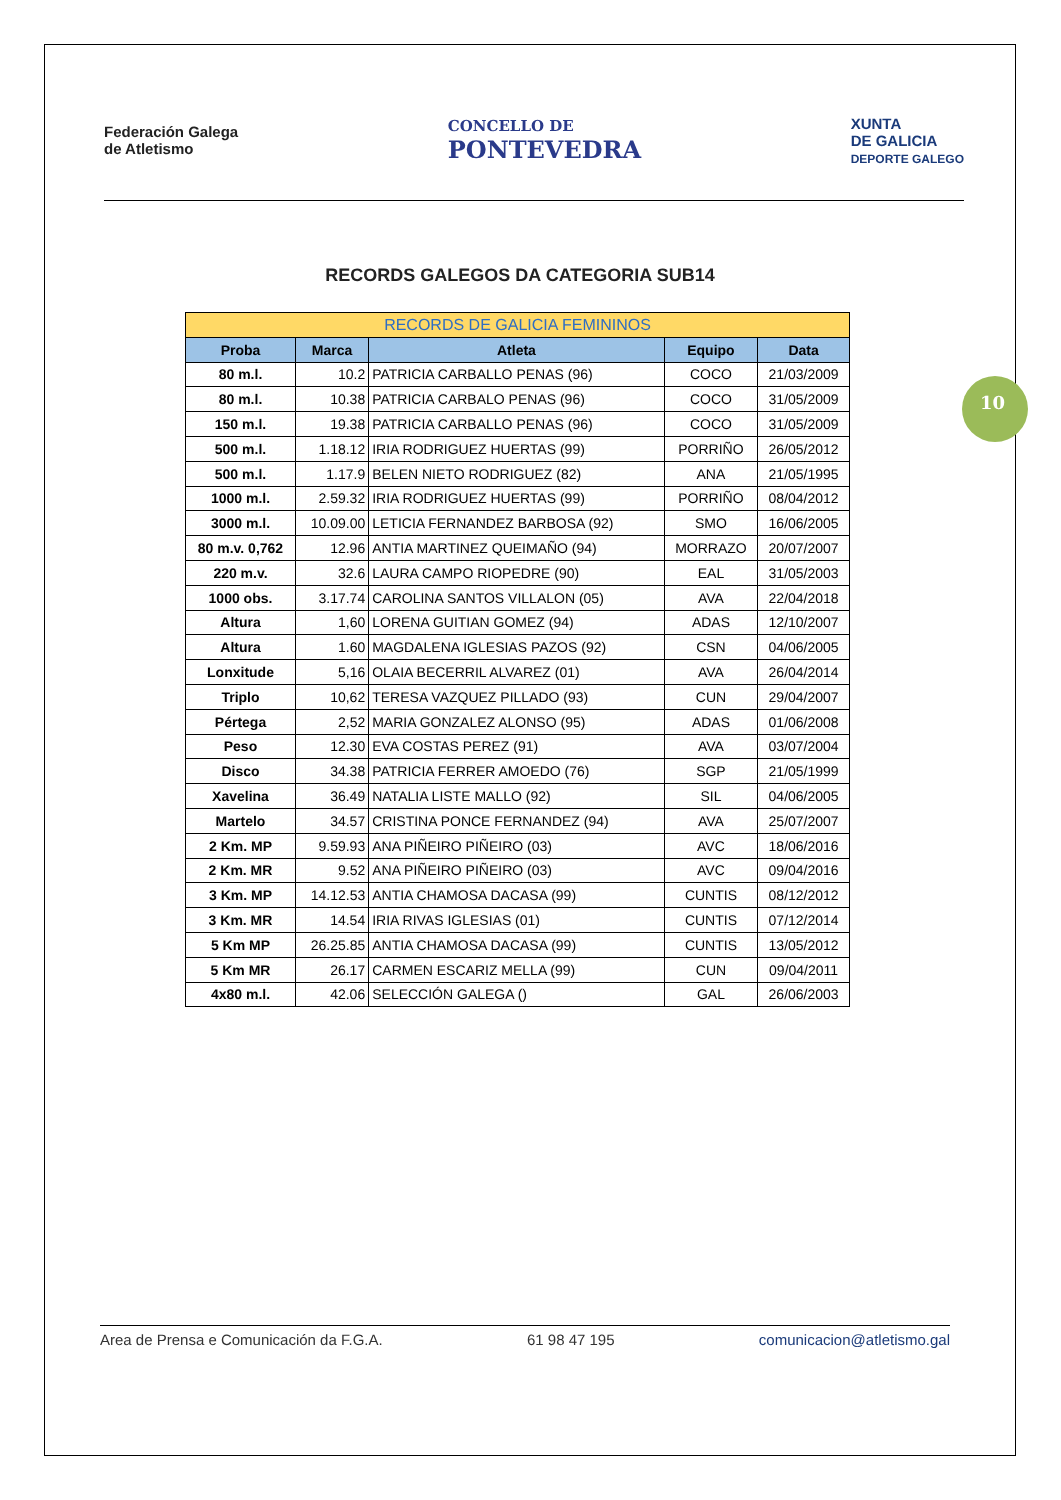Federación Galega
de Atletismo
CONCELLO DE
PONTEVEDRA
XUNTA
DE GALICIA
DEPORTE GALEGO
RECORDS GALEGOS DA CATEGORIA SUB14
| RECORDS DE GALICIA FEMININOS | | | | |
| --- | --- | --- | --- | --- |
| Proba | Marca | Atleta | Equipo | Data |
| 80 m.l. | 10.2 | PATRICIA CARBALLO PENAS (96) | COCO | 21/03/2009 |
| 80 m.l. | 10.38 | PATRICIA CARBALO PENAS (96) | COCO | 31/05/2009 |
| 150 m.l. | 19.38 | PATRICIA CARBALLO PENAS (96) | COCO | 31/05/2009 |
| 500 m.l. | 1.18.12 | IRIA RODRIGUEZ HUERTAS (99) | PORRIÑO | 26/05/2012 |
| 500 m.l. | 1.17.9 | BELEN NIETO RODRIGUEZ (82) | ANA | 21/05/1995 |
| 1000 m.l. | 2.59.32 | IRIA RODRIGUEZ HUERTAS (99) | PORRIÑO | 08/04/2012 |
| 3000 m.l. | 10.09.00 | LETICIA FERNANDEZ BARBOSA (92) | SMO | 16/06/2005 |
| 80 m.v. 0,762 | 12.96 | ANTIA MARTINEZ QUEIMAÑO (94) | MORRAZO | 20/07/2007 |
| 220 m.v. | 32.6 | LAURA CAMPO RIOPEDRE (90) | EAL | 31/05/2003 |
| 1000 obs. | 3.17.74 | CAROLINA SANTOS VILLALON (05) | AVA | 22/04/2018 |
| Altura | 1,60 | LORENA GUITIAN GOMEZ (94) | ADAS | 12/10/2007 |
| Altura | 1.60 | MAGDALENA IGLESIAS PAZOS (92) | CSN | 04/06/2005 |
| Lonxitude | 5,16 | OLAIA BECERRIL ALVAREZ (01) | AVA | 26/04/2014 |
| Triplo | 10,62 | TERESA VAZQUEZ PILLADO (93) | CUN | 29/04/2007 |
| Pértega | 2,52 | MARIA GONZALEZ ALONSO (95) | ADAS | 01/06/2008 |
| Peso | 12.30 | EVA COSTAS PEREZ (91) | AVA | 03/07/2004 |
| Disco | 34.38 | PATRICIA FERRER AMOEDO (76) | SGP | 21/05/1999 |
| Xavelina | 36.49 | NATALIA LISTE MALLO (92) | SIL | 04/06/2005 |
| Martelo | 34.57 | CRISTINA PONCE FERNANDEZ (94) | AVA | 25/07/2007 |
| 2 Km. MP | 9.59.93 | ANA PIÑEIRO PIÑEIRO (03) | AVC | 18/06/2016 |
| 2 Km. MR | 9.52 | ANA PIÑEIRO PIÑEIRO (03) | AVC | 09/04/2016 |
| 3 Km. MP | 14.12.53 | ANTIA CHAMOSA DACASA (99) | CUNTIS | 08/12/2012 |
| 3 Km. MR | 14.54 | IRIA RIVAS IGLESIAS (01) | CUNTIS | 07/12/2014 |
| 5 Km MP | 26.25.85 | ANTIA CHAMOSA DACASA (99) | CUNTIS | 13/05/2012 |
| 5 Km MR | 26.17 | CARMEN ESCARIZ MELLA (99) | CUN | 09/04/2011 |
| 4x80 m.l. | 42.06 | SELECCIÓN GALEGA () | GAL | 26/06/2003 |
10
Area de Prensa e Comunicación da F.G.A. 61 98 47 195 comunicacion@atletismo.gal